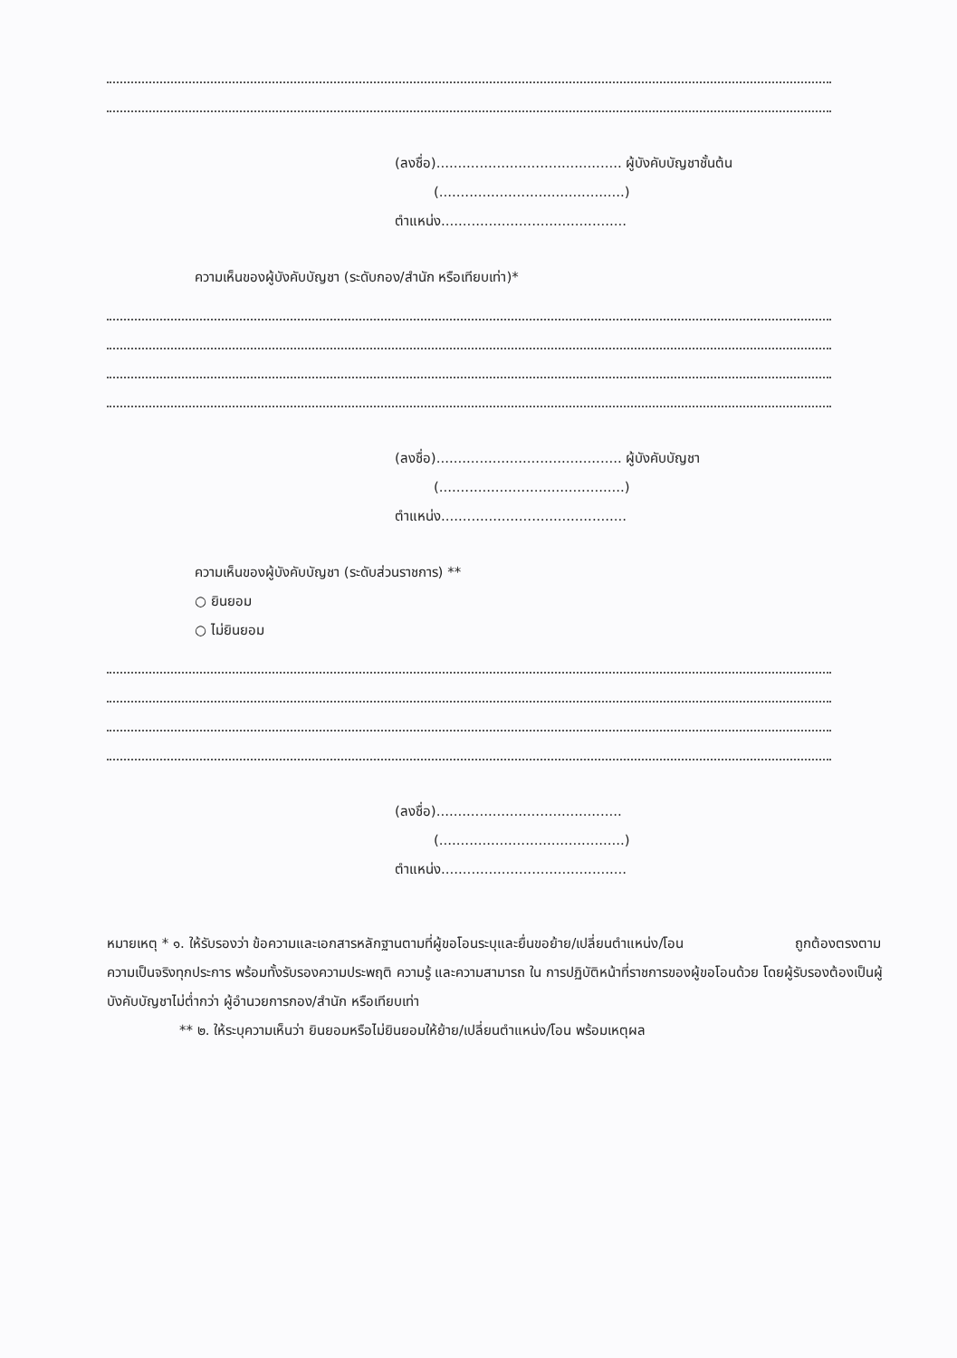(ลงชื่อ)........................................... ผู้บังคับบัญชาชั้นต้น
(...........................................)
ตำแหน่ง...........................................
ความเห็นของผู้บังคับบัญชา (ระดับกอง/สำนัก หรือเทียบเท่า)*
(ลงชื่อ)........................................... ผู้บังคับบัญชา
(...........................................)
ตำแหน่ง...........................................
ความเห็นของผู้บังคับบัญชา (ระดับส่วนราชการ) **
○ ยินยอม
○ ไม่ยินยอม
(ลงชื่อ)...........................................
(...........................................)
ตำแหน่ง...........................................
หมายเหตุ * ๑. ให้รับรองว่า ข้อความและเอกสารหลักฐานตามที่ผู้ขอโอนระบุและยื่นขอย้าย/เปลี่ยนตำแหน่ง/โอน ถูกต้องตรงตามความเป็นจริงทุกประการ พร้อมทั้งรับรองความประพฤติ ความรู้ และความสามารถ ใน การปฏิบัติหน้าที่ราชการของผู้ขอโอนด้วย โดยผู้รับรองต้องเป็นผู้บังคับบัญชาไม่ต่ำกว่า ผู้อำนวยการกอง/สำนัก หรือเทียบเท่า
** ๒. ให้ระบุความเห็นว่า ยินยอมหรือไม่ยินยอมให้ย้าย/เปลี่ยนตำแหน่ง/โอน พร้อมเหตุผล